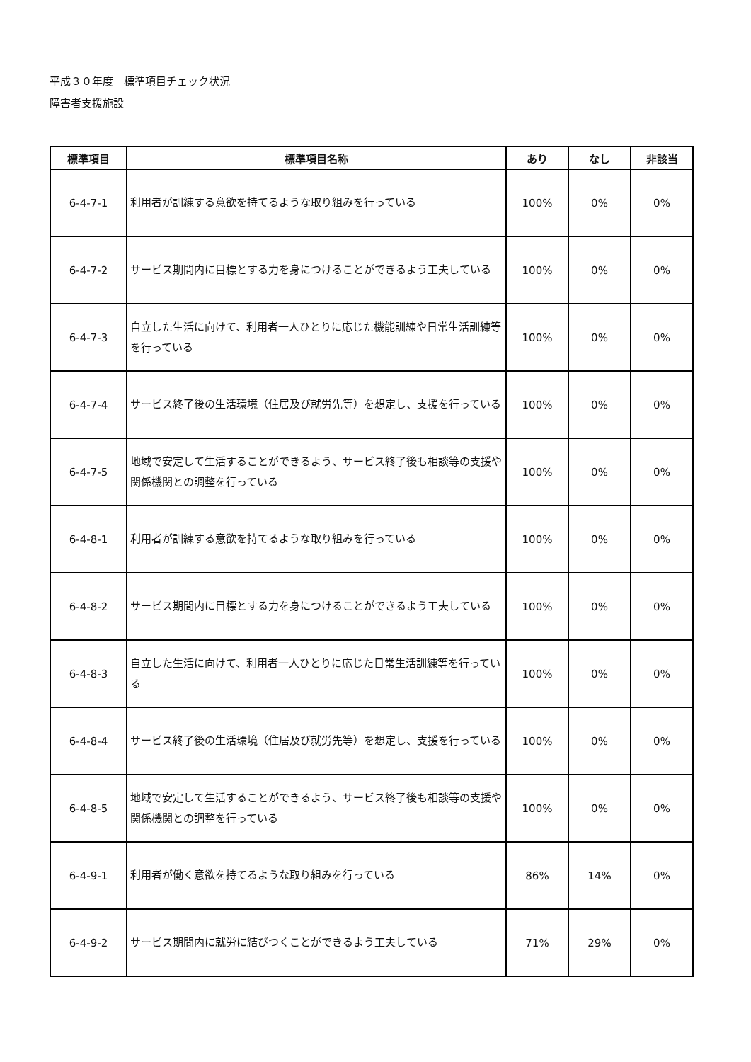平成３０年度　標準項目チェック状況
障害者支援施設
| 標準項目 | 標準項目名称 | あり | なし | 非該当 |
| --- | --- | --- | --- | --- |
| 6-4-7-1 | 利用者が訓練する意欲を持てるような取り組みを行っている | 100% | 0% | 0% |
| 6-4-7-2 | サービス期間内に目標とする力を身につけることができるよう工夫している | 100% | 0% | 0% |
| 6-4-7-3 | 自立した生活に向けて、利用者一人ひとりに応じた機能訓練や日常生活訓練等を行っている | 100% | 0% | 0% |
| 6-4-7-4 | サービス終了後の生活環境（住居及び就労先等）を想定し、支援を行っている | 100% | 0% | 0% |
| 6-4-7-5 | 地域で安定して生活することができるよう、サービス終了後も相談等の支援や関係機関との調整を行っている | 100% | 0% | 0% |
| 6-4-8-1 | 利用者が訓練する意欲を持てるような取り組みを行っている | 100% | 0% | 0% |
| 6-4-8-2 | サービス期間内に目標とする力を身につけることができるよう工夫している | 100% | 0% | 0% |
| 6-4-8-3 | 自立した生活に向けて、利用者一人ひとりに応じた日常生活訓練等を行っている | 100% | 0% | 0% |
| 6-4-8-4 | サービス終了後の生活環境（住居及び就労先等）を想定し、支援を行っている | 100% | 0% | 0% |
| 6-4-8-5 | 地域で安定して生活することができるよう、サービス終了後も相談等の支援や関係機関との調整を行っている | 100% | 0% | 0% |
| 6-4-9-1 | 利用者が働く意欲を持てるような取り組みを行っている | 86% | 14% | 0% |
| 6-4-9-2 | サービス期間内に就労に結びつくことができるよう工夫している | 71% | 29% | 0% |